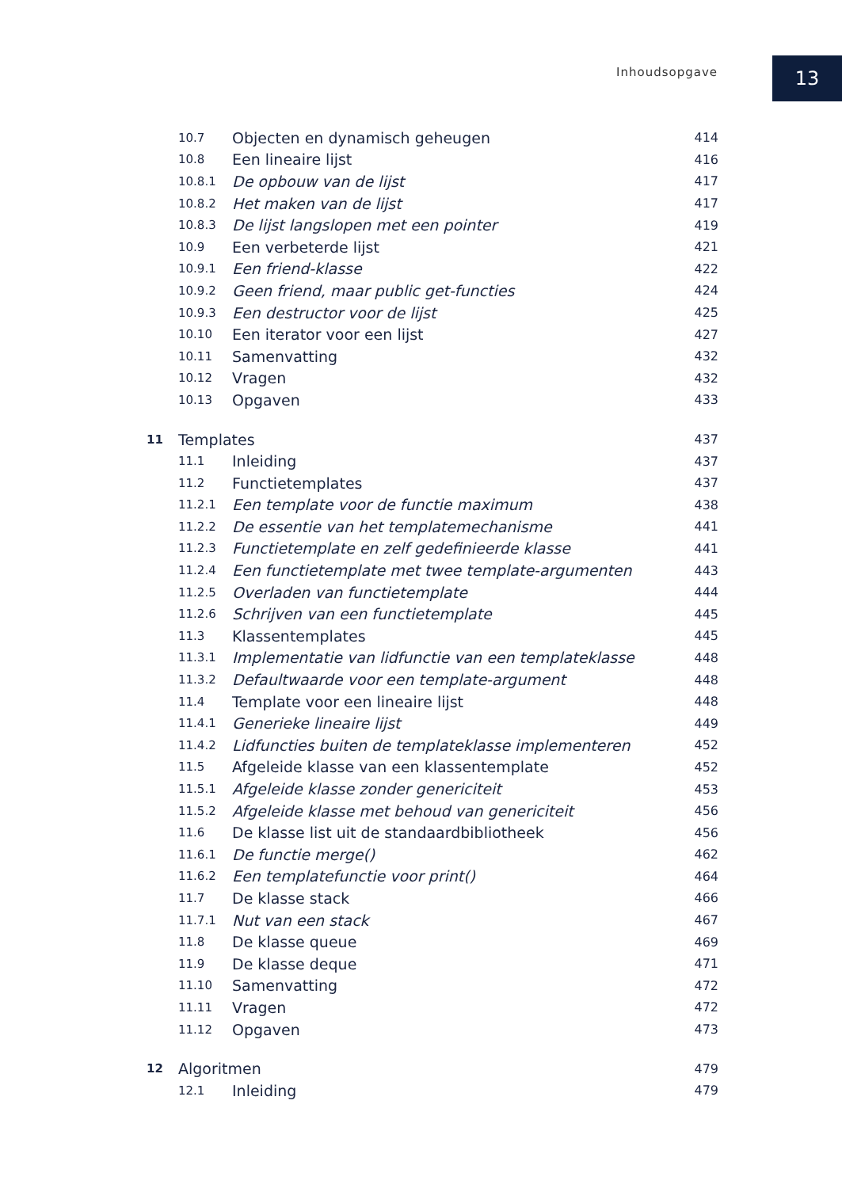Inhoudsopgave 13
10.7 Objecten en dynamisch geheugen 414
10.8 Een lineaire lijst 416
10.8.1 De opbouw van de lijst 417
10.8.2 Het maken van de lijst 417
10.8.3 De lijst langslopen met een pointer 419
10.9 Een verbeterde lijst 421
10.9.1 Een friend-klasse 422
10.9.2 Geen friend, maar public get-functies 424
10.9.3 Een destructor voor de lijst 425
10.10 Een iterator voor een lijst 427
10.11 Samenvatting 432
10.12 Vragen 432
10.13 Opgaven 433
11 Templates 437
11.1 Inleiding 437
11.2 Functietemplates 437
11.2.1 Een template voor de functie maximum 438
11.2.2 De essentie van het templatemechanisme 441
11.2.3 Functietemplate en zelf gedefinieerde klasse 441
11.2.4 Een functietemplate met twee template-argumenten 443
11.2.5 Overladen van functietemplate 444
11.2.6 Schrijven van een functietemplate 445
11.3 Klassentemplates 445
11.3.1 Implementatie van lidfunctie van een templateklasse 448
11.3.2 Defaultwaarde voor een template-argument 448
11.4 Template voor een lineaire lijst 448
11.4.1 Generieke lineaire lijst 449
11.4.2 Lidfuncties buiten de templateklasse implementeren 452
11.5 Afgeleide klasse van een klassentemplate 452
11.5.1 Afgeleide klasse zonder genericiteit 453
11.5.2 Afgeleide klasse met behoud van genericiteit 456
11.6 De klasse list uit de standaardbibliotheek 456
11.6.1 De functie merge() 462
11.6.2 Een templatefunctie voor print() 464
11.7 De klasse stack 466
11.7.1 Nut van een stack 467
11.8 De klasse queue 469
11.9 De klasse deque 471
11.10 Samenvatting 472
11.11 Vragen 472
11.12 Opgaven 473
12 Algoritmen 479
12.1 Inleiding 479